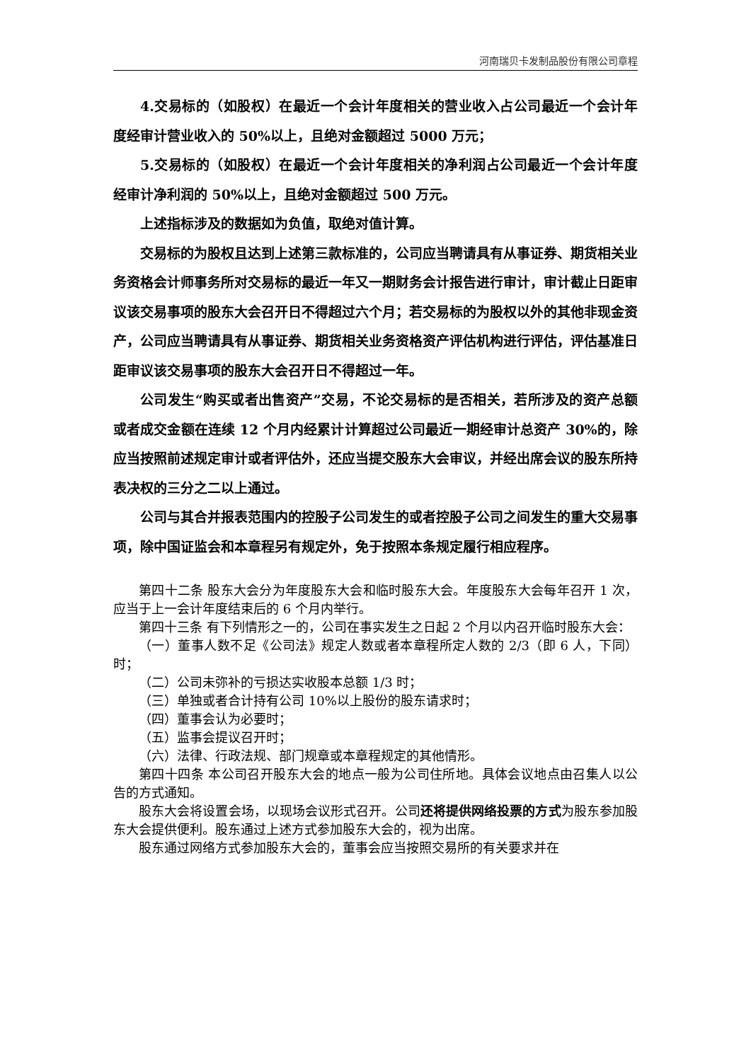河南瑞贝卡发制品股份有限公司章程
4.交易标的（如股权）在最近一个会计年度相关的营业收入占公司最近一个会计年度经审计营业收入的 50%以上，且绝对金额超过 5000 万元；
5.交易标的（如股权）在最近一个会计年度相关的净利润占公司最近一个会计年度经审计净利润的 50%以上，且绝对金额超过 500 万元。
上述指标涉及的数据如为负值，取绝对值计算。
交易标的为股权且达到上述第三款标准的，公司应当聘请具有从事证券、期货相关业务资格会计师事务所对交易标的最近一年又一期财务会计报告进行审计，审计截止日距审议该交易事项的股东大会召开日不得超过六个月；若交易标的为股权以外的其他非现金资产，公司应当聘请具有从事证券、期货相关业务资格资产评估机构进行评估，评估基准日距审议该交易事项的股东大会召开日不得超过一年。
公司发生“购买或者出售资产”交易，不论交易标的是否相关，若所涉及的资产总额或者成交金额在连续 12 个月内经累计计算超过公司最近一期经审计总资产 30%的，除应当按照前述规定审计或者评估外，还应当提交股东大会审议，并经出席会议的股东所持表决权的三分之二以上通过。
公司与其合并报表范围内的控股子公司发生的或者控股子公司之间发生的重大交易事项，除中国证监会和本章程另有规定外，免于按照本条规定履行相应程序。
第四十二条 股东大会分为年度股东大会和临时股东大会。年度股东大会每年召开 1 次，应当于上一会计年度结束后的 6 个月内举行。
第四十三条 有下列情形之一的，公司在事实发生之日起 2 个月以内召开临时股东大会：
（一）董事人数不足《公司法》规定人数或者本章程所定人数的 2/3（即 6 人，下同）时；
（二）公司未弥补的亏损达实收股本总额 1/3 时；
（三）单独或者合计持有公司 10%以上股份的股东请求时；
（四）董事会认为必要时；
（五）监事会提议召开时；
（六）法律、行政法规、部门规章或本章程规定的其他情形。
第四十四条 本公司召开股东大会的地点一般为公司住所地。具体会议地点由召集人以公告的方式通知。
股东大会将设置会场，以现场会议形式召开。公司还将提供网络投票的方式为股东参加股东大会提供便利。股东通过上述方式参加股东大会的，视为出席。
股东通过网络方式参加股东大会的，董事会应当按照交易所的有关要求并在